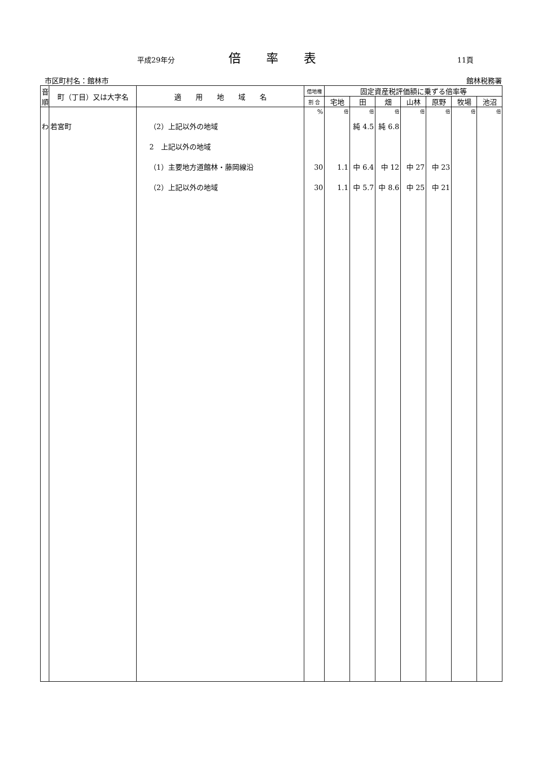平成29年分 倍率表 11頁
市区町村名：館林市 館林税務署
| 音順 | 町（丁目）又は大字名 | 適 用 地 域 名 | 借地権 | 固定資産税評価額に乗ずる倍率等 | | | | | | |
| --- | --- | --- | --- | --- | --- | --- | --- | --- | --- | --- |
| | | | 割 合 | 宅地 | 田 | 畑 | 山林 | 原野 | 牧場 | 池沼 |
| わ | 若宮町 | （2）上記以外の地域 2 上記以外の地域 （1）主要地方道館林・藤岡線沿 （2）上記以外の地域 | % 30 30 | 倍 1.1 1.1 | 倍 純 4.5 中 6.4 中 5.7 | 倍 純 6.8 中 12 中 8.6 | 倍 中 27 中 25 | 倍 中 23 中 21 | 倍 | 倍 |